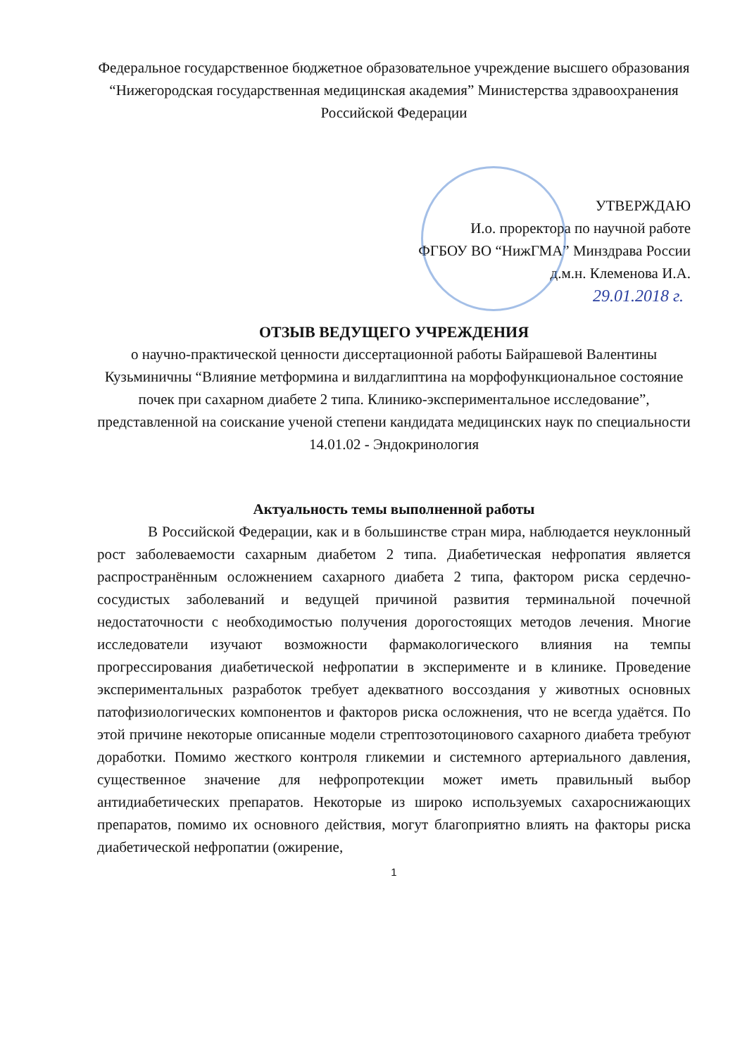Федеральное государственное бюджетное образовательное учреждение высшего образования “Нижегородская государственная медицинская академия” Министерства здравоохранения Российской Федерации
УТВЕРЖДАЮ
И.о. проректора по научной работе
ФГБОУ ВО “НижГМА” Минздрава России
д.м.н. Клеменова И.А.
29.01.2018 г.
ОТЗЫВ ВЕДУЩЕГО УЧРЕЖДЕНИЯ
о научно-практической ценности диссертационной работы Байрашевой Валентины Кузьминичны “Влияние метформина и вилдаглиптина на морфофункциональное состояние почек при сахарном диабете 2 типа. Клинико-экспериментальное исследование”, представленной на соискание ученой степени кандидата медицинских наук по специальности 14.01.02 - Эндокринология
Актуальность темы выполненной работы
В Российской Федерации, как и в большинстве стран мира, наблюдается неуклонный рост заболеваемости сахарным диабетом 2 типа. Диабетическая нефропатия является распространённым осложнением сахарного диабета 2 типа, фактором риска сердечно-сосудистых заболеваний и ведущей причиной развития терминальной почечной недостаточности с необходимостью получения дорогостоящих методов лечения. Многие исследователи изучают возможности фармакологического влияния на темпы прогрессирования диабетической нефропатии в эксперименте и в клинике. Проведение экспериментальных разработок требует адекватного воссоздания у животных основных патофизиологических компонентов и факторов риска осложнения, что не всегда удаётся. По этой причине некоторые описанные модели стрептозотоцинового сахарного диабета требуют доработки. Помимо жесткого контроля гликемии и системного артериального давления, существенное значение для нефропротекции может иметь правильный выбор антидиабетических препаратов. Некоторые из широко используемых сахароснижающих препаратов, помимо их основного действия, могут благоприятно влиять на факторы риска диабетической нефропатии (ожирение,
1